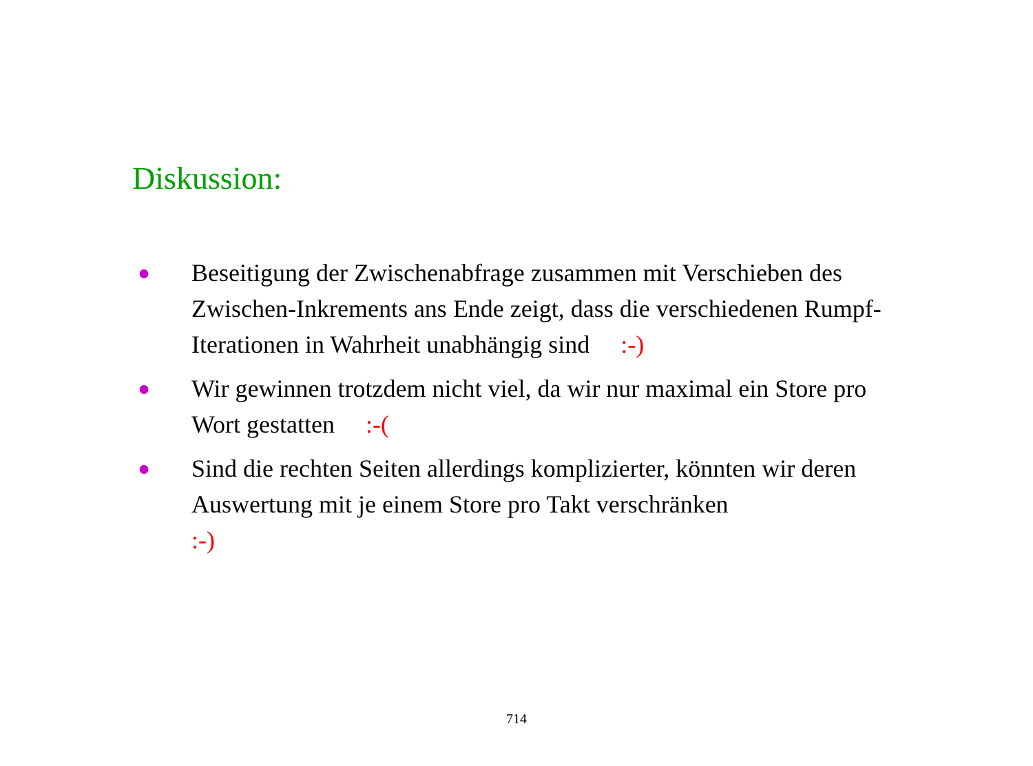Diskussion:
● Beseitigung der Zwischenabfrage zusammen mit Verschieben des Zwischen-Inkrements ans Ende zeigt, dass die verschiedenen Rumpf-Iterationen in Wahrheit unabhängig sind :-)
● Wir gewinnen trotzdem nicht viel, da wir nur maximal ein Store pro Wort gestatten :-(
● Sind die rechten Seiten allerdings komplizierter, könnten wir deren Auswertung mit je einem Store pro Takt verschränken
:-)
714